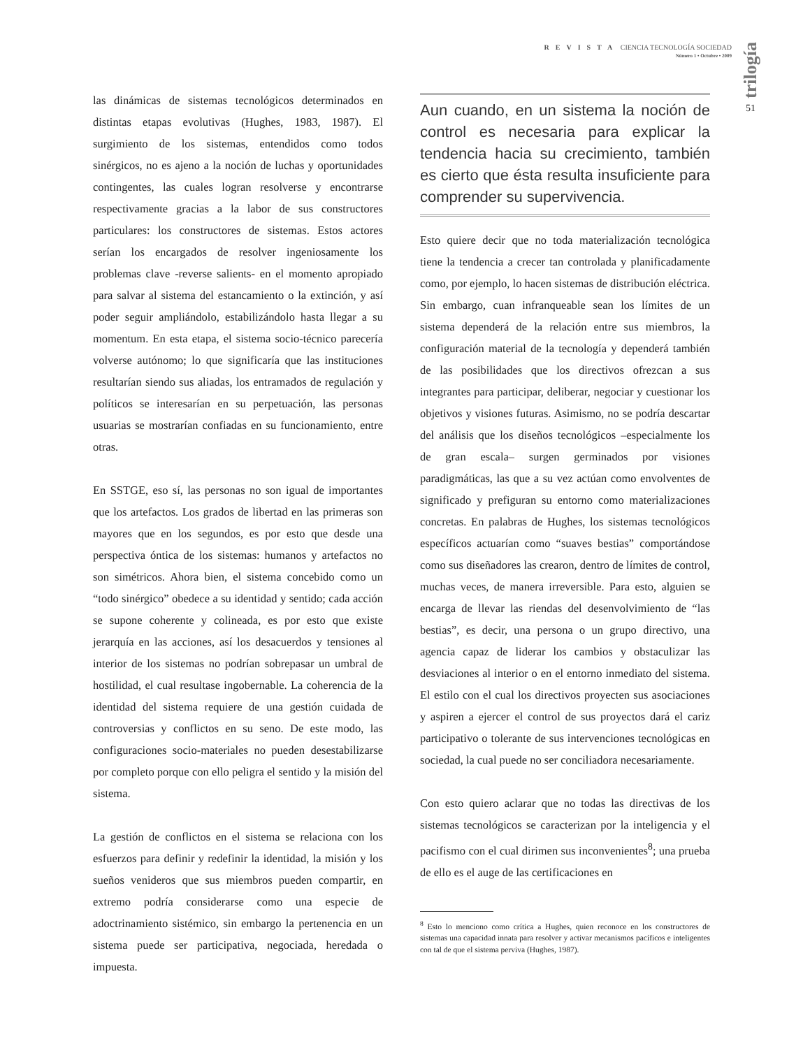REVISTA CIENCIA TECNOLOGÍA SOCIEDAD
Número 1 • Octubre • 2009
trilogía
51
las dinámicas de sistemas tecnológicos determinados en distintas etapas evolutivas (Hughes, 1983, 1987). El surgimiento de los sistemas, entendidos como todos sinérgicos, no es ajeno a la noción de luchas y oportunidades contingentes, las cuales logran resolverse y encontrarse respectivamente gracias a la labor de sus constructores particulares: los constructores de sistemas. Estos actores serían los encargados de resolver ingeniosamente los problemas clave -reverse salients- en el momento apropiado para salvar al sistema del estancamiento o la extinción, y así poder seguir ampliándolo, estabilizándolo hasta llegar a su momentum. En esta etapa, el sistema socio-técnico parecería volverse autónomo; lo que significaría que las instituciones resultarían siendo sus aliadas, los entramados de regulación y políticos se interesarían en su perpetuación, las personas usuarias se mostrarían confiadas en su funcionamiento, entre otras.
En SSTGE, eso sí, las personas no son igual de importantes que los artefactos. Los grados de libertad en las primeras son mayores que en los segundos, es por esto que desde una perspectiva óntica de los sistemas: humanos y artefactos no son simétricos. Ahora bien, el sistema concebido como un “todo sinérgico” obedece a su identidad y sentido; cada acción se supone coherente y colineada, es por esto que existe jerarquía en las acciones, así los desacuerdos y tensiones al interior de los sistemas no podrían sobrepasar un umbral de hostilidad, el cual resultase ingobernable. La coherencia de la identidad del sistema requiere de una gestión cuidada de controversias y conflictos en su seno. De este modo, las configuraciones socio-materiales no pueden desestabilizarse por completo porque con ello peligra el sentido y la misión del sistema.
La gestión de conflictos en el sistema se relaciona con los esfuerzos para definir y redefinir la identidad, la misión y los sueños venideros que sus miembros pueden compartir, en extremo podría considerarse como una especie de adoctrinamiento sistémico, sin embargo la pertenencia en un sistema puede ser participativa, negociada, heredada o impuesta.
Aun cuando, en un sistema la noción de control es necesaria para explicar la tendencia hacia su crecimiento, también es cierto que ésta resulta insuficiente para comprender su supervivencia.
Esto quiere decir que no toda materialización tecnológica tiene la tendencia a crecer tan controlada y planificadamente como, por ejemplo, lo hacen sistemas de distribución eléctrica. Sin embargo, cuan infranqueable sean los límites de un sistema dependerá de la relación entre sus miembros, la configuración material de la tecnología y dependerá también de las posibilidades que los directivos ofrezcan a sus integrantes para participar, deliberar, negociar y cuestionar los objetivos y visiones futuras. Asimismo, no se podría descartar del análisis que los diseños tecnológicos –especialmente los de gran escala– surgen germinados por visiones paradigmáticas, las que a su vez actúan como envolventes de significado y prefiguran su entorno como materializaciones concretas. En palabras de Hughes, los sistemas tecnológicos específicos actuarían como “suaves bestias” comportándose como sus diseñadores las crearon, dentro de límites de control, muchas veces, de manera irreversible. Para esto, alguien se encarga de llevar las riendas del desenvolvimiento de “las bestias”, es decir, una persona o un grupo directivo, una agencia capaz de liderar los cambios y obstaculizar las desviaciones al interior o en el entorno inmediato del sistema. El estilo con el cual los directivos proyecten sus asociaciones y aspiren a ejercer el control de sus proyectos dará el cariz participativo o tolerante de sus intervenciones tecnológicas en sociedad, la cual puede no ser conciliadora necesariamente.
Con esto quiero aclarar que no todas las directivas de los sistemas tecnológicos se caracterizan por la inteligencia y el pacifismo con el cual dirimen sus inconvenientes<sup>8</sup>; una prueba de ello es el auge de las certificaciones en
<sup>8</sup> Esto lo menciono como crítica a Hughes, quien reconoce en los constructores de sistemas una capacidad innata para resolver y activar mecanismos pacíficos e inteligentes con tal de que el sistema perviva (Hughes, 1987).